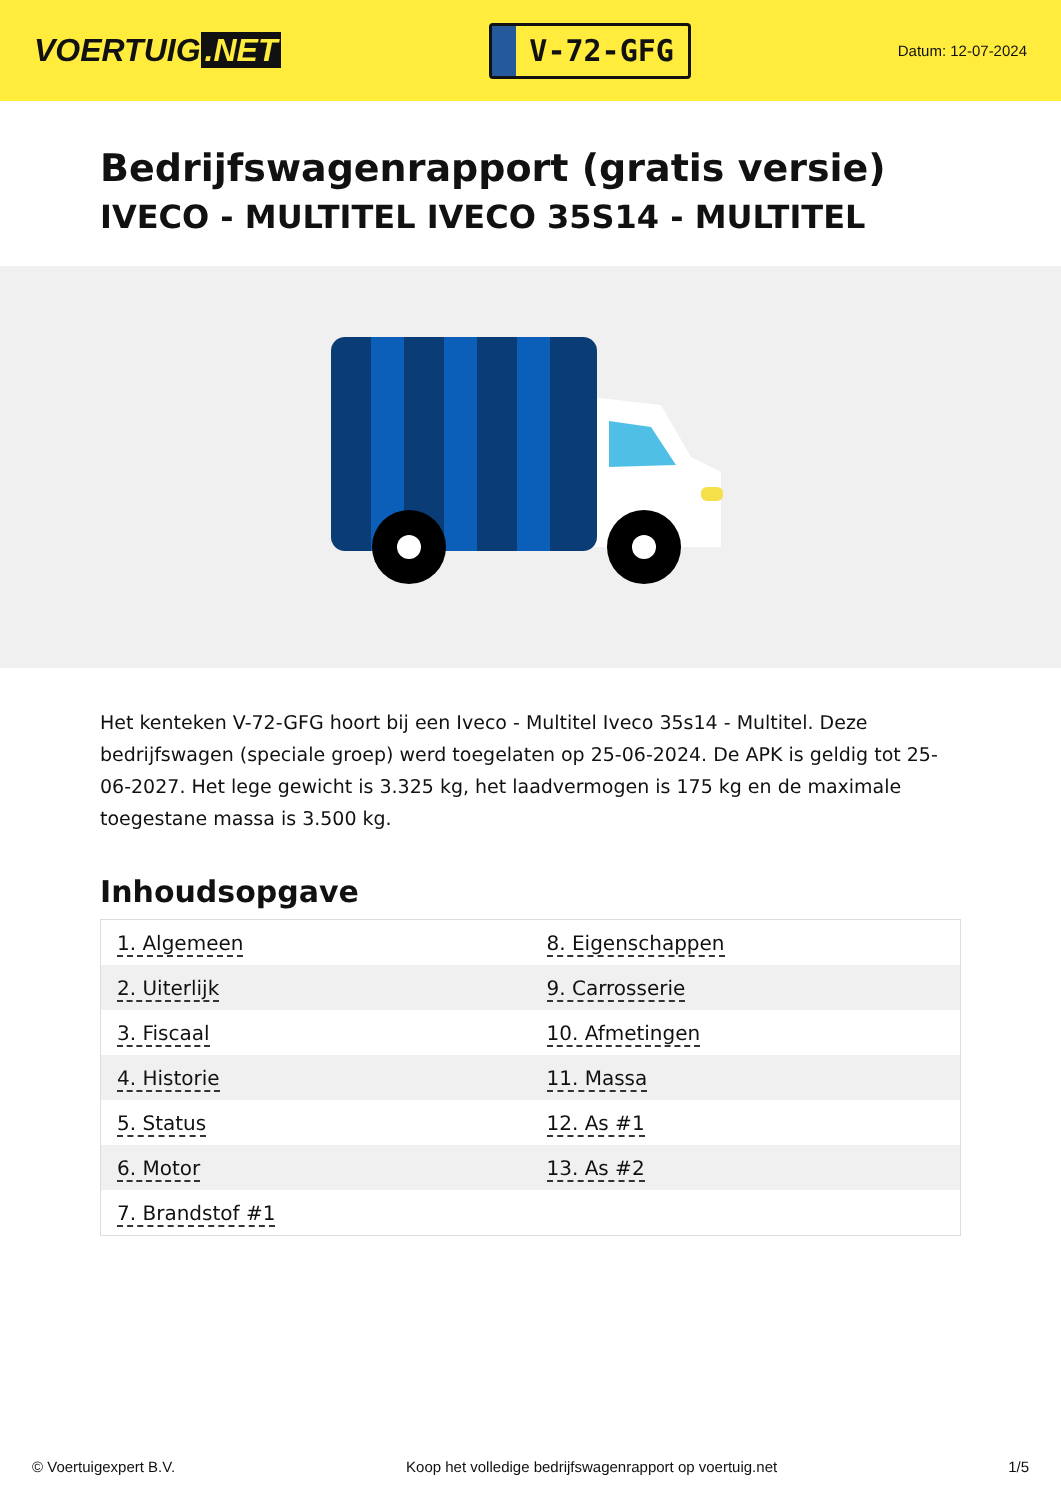VOERTUIG.NET
V-72-GFG
Datum: 12-07-2024
Bedrijfswagenrapport (gratis versie)
IVECO - MULTITEL IVECO 35S14 - MULTITEL
Het kenteken V-72-GFG hoort bij een Iveco - Multitel Iveco 35s14 - Multitel. Deze bedrijfswagen (speciale groep) werd toegelaten op 25-06-2024. De APK is geldig tot 25-06-2027. Het lege gewicht is 3.325 kg, het laadvermogen is 175 kg en de maximale toegestane massa is 3.500 kg.
Inhoudsopgave
| 1. Algemeen | 8. Eigenschappen |
| 2. Uiterlijk | 9. Carrosserie |
| 3. Fiscaal | 10. Afmetingen |
| 4. Historie | 11. Massa |
| 5. Status | 12. As #1 |
| 6. Motor | 13. As #2 |
| 7. Brandstof #1 | |
© Voertuigexpert B.V. Koop het volledige bedrijfswagenrapport op voertuig.net
1/5